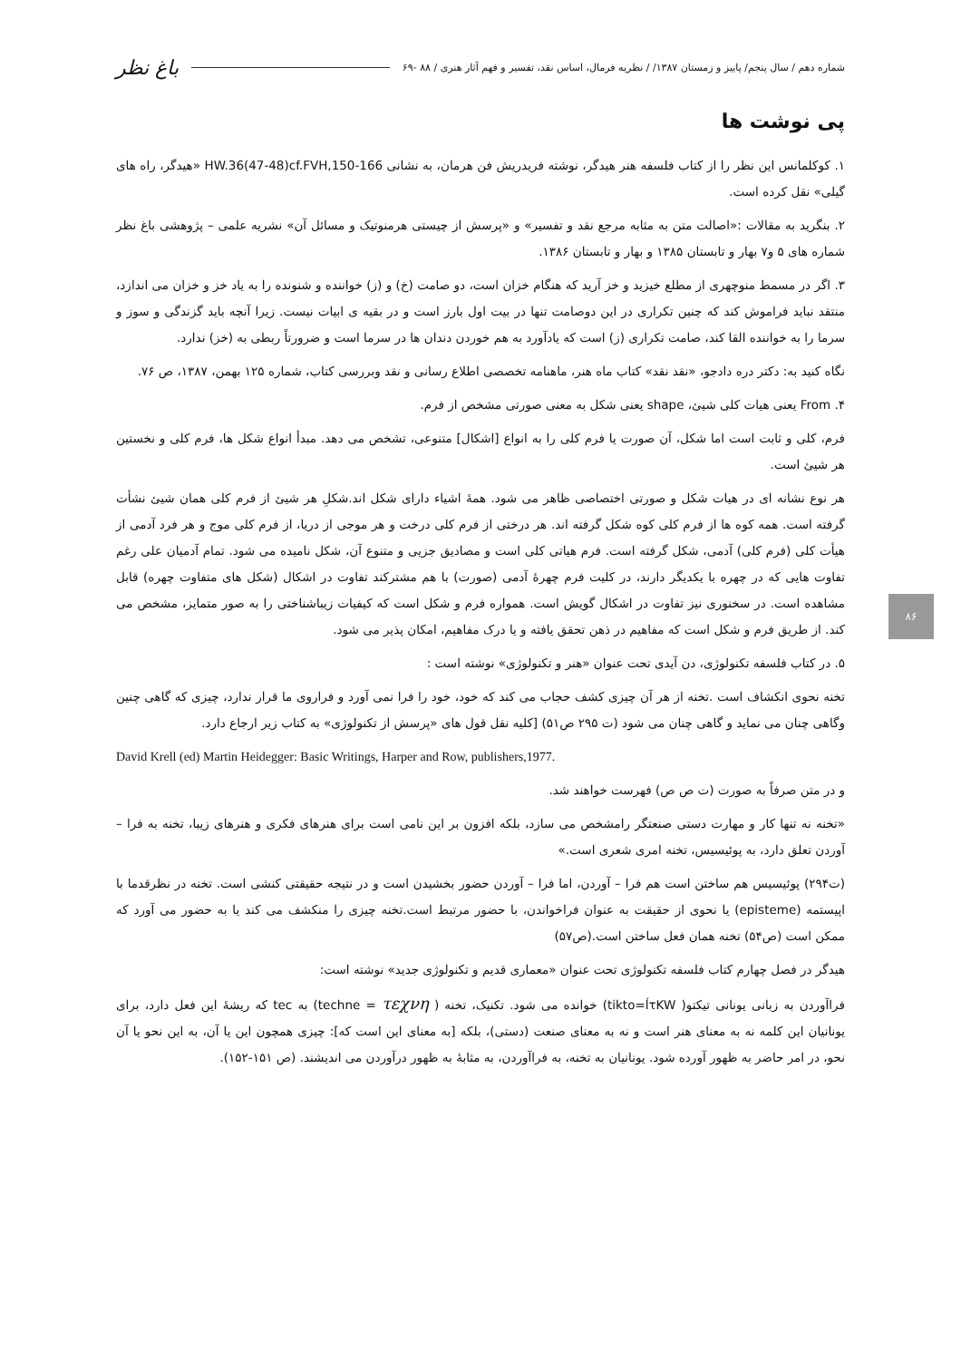۸۶
شماره دهم / سال پنجم/ پاییز و زمستان ۱۳۸۷/ / نظریه فرمال، اساس نقد، تفسیر و فهم آثار هنری / ۸۸ -۶۹ باغ نظر
پی نوشت ها
۱. کوکلمانس این نظر را از کتاب فلسفه هنر هیدگر، نوشته فریدریش فن هرمان، به نشانی HW.36(47-48)cf.FVH,150-166 «هیدگر، راه های گیلی» نقل کرده است.
۲. بنگرید به مقالات :«اصالت متن به مثابه مرجع نقد و تفسیر» و «پرسش از چیستی هرمنوتیک و مسائل آن» نشریه علمی – پژوهشی باغ نظر شماره های ۵ و۷ بهار و تابستان ۱۳۸۵ و بهار و تابستان ۱۳۸۶.
۳. اگر در مسمط منوچهری از مطلع خیزید و خز آرید که هنگام خزان است، دو صامت (خ) و (ز) خواننده و شنونده را به یاد خز و خزان می اندازد، منتقد نباید فراموش کند که چنین تکراری در این دوصامت تنها در بیت اول بارز است و در بقیه ی ابیات نیست. زیرا آنچه باید گزندگی و سوز و سرما را به خواننده القا کند، صامت تکراری (ز) است که یادآورد به هم خوردن دندان ها در سرما است و ضرورتاً ربطی به (خز) ندارد.
نگاه کنید به: دکتر دره دادجو، «نقد نقد» کتاب ماه هنر، ماهنامه تخصصی اطلاع رسانی و نقد وبررسی کتاب، شماره ۱۲۵ بهمن، ۱۳۸۷، ص ۷۶.
۴. From یعنی هیات کلی شیئ، shape یعنی شکل به معنی صورتی مشخص از فرم.
فرم، کلی و ثابت است اما شکل، آن صورت یا فرم کلی را به انواع [اشکال] متنوعی، تشخص می دهد. مبدأ انواع شکل ها، فرم کلی و نخستین هر شیئ است.
هر نوع نشانه ای در هیات شکل و صورتی اختصاصی ظاهر می شود. همهٔ اشیاء دارای شکل اند.شکلِ هر شیئ از فرم کلی همان شیئ نشأت گرفته است. همه کوه ها از فرم کلی کوه شکل گرفته اند. هر درختی از فرم کلی درخت و هر موجی از دریا، از فرم کلی موج و هر فرد آدمی از هیأت کلی (فرم کلی) آدمی، شکل گرفته است. فرم هیاتی کلی است و مصادیق جزیی و متنوع آن، شکل نامیده می شود. تمام آدمیان علی رغم تفاوت هایی که در چهره با یکدیگر دارند، در کلیت فرم چهرهٔ آدمی (صورت) با هم مشترکند تفاوت در اشکال (شکل های متفاوت چهره) قابل مشاهده است. در سخنوری نیز تفاوت در اشکال گویش است. همواره فرم و شکل است که کیفیات زیباشناختی را به صور متمایز، مشخص می کند. از طریق فرم و شکل است که مفاهیم در ذهن تحقق یافته و یا درک مفاهیم، امکان پذیر می شود.
۵. در کتاب فلسفه تکنولوژی، دن آیدی تحت عنوان «هنر و تکنولوژی» نوشته است :
تخنه نحوی انکشاف است .تخنه از هر آن چیزی کشف حجاب می کند که خود، خود را فرا نمی آورد و فراروی ما قرار ندارد، چیزی که گاهی چنین وگاهی چنان می نماید و گاهی چنان می شود (ت ۲۹۵ ص۵۱) [کلیه نقل قول های «پرسش از تکنولوژی» به کتاب زیر ارجاع دارد.
David Krell (ed) Martin Heidegger: Basic Writings, Harper and Row, publishers,1977.
و در متن صرفاً به صورت (ت ص ص) فهرست خواهند شد.
«تخنه نه تنها کار و مهارت دستی صنعتگر رامشخص می سازد، بلکه افزون بر این نامی است برای هنرهای فکری و هنرهای زیبا، تخنه به فرا – آوردن تعلق دارد، به پوئیسیس، تخنه امری شعری است.»
(ت۲۹۴) پوئیسیس هم ساختن است هم فرا – آوردن، اما فرا – آوردن حضور بخشیدن است و در نتیجه حقیقتی کنشی است. تخنه در نظرقدما با اپیستمه (episteme) یا نحوی از حقیقت به عنوان فراخواندن، با حضور مرتبط است.تخنه چیزی را منکشف می کند یا به حضور می آورد که ممکن است (ص۵۴) تخنه همان فعل ساختن است.(ص۵۷)
هیدگر در فصل چهارم کتاب فلسفه تکنولوژی تحت عنوان «معماری قدیم و تکنولوژی جدید» نوشته است:
فراآوردن به زبانی یونانی تیکتو( tikto=ĺτKW) خوانده می شود. تکنیک، تخنه ( techne = τεχνη) به tec که ریشهٔ این فعل دارد، برای یونانیان این کلمه نه به معنای هنر است و نه به معنای صنعت (دستی)، بلکه [به معنای این است که]: چیزی همچون این یا آن، به این نحو یا آن نحو، در امر حاضر به ظهور آورده شود. یونانیان به تخنه، به فراآوردن، به مثابهٔ به ظهور درآوردن می اندیشند. (ص ۱۵۱-۱۵۲).